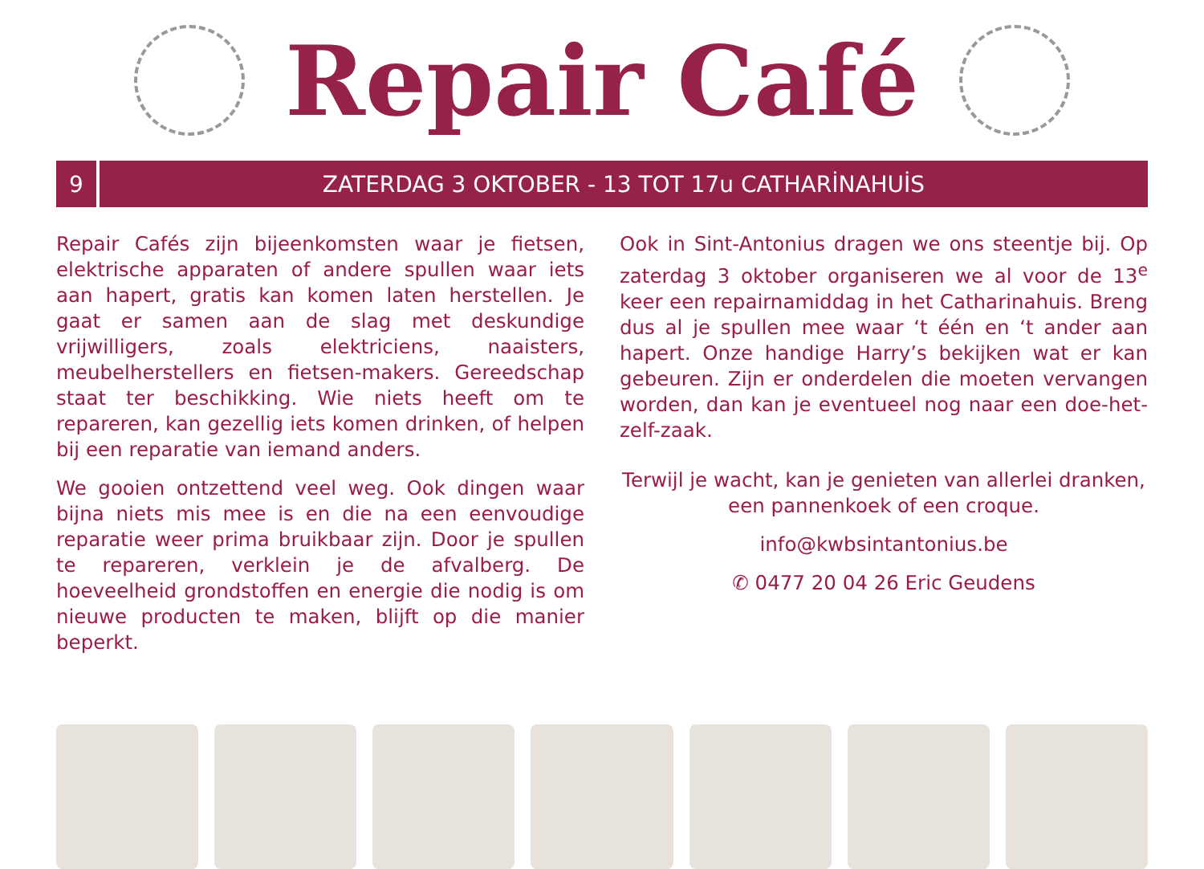Repair Café
9 ZATERDAG 3 OKTOBER - 13 TOT 17u CATHARİNAHUİS
Repair Cafés zijn bijeenkomsten waar je fietsen, elektrische apparaten of andere spullen waar iets aan hapert, gratis kan komen laten herstellen. Je gaat er samen aan de slag met deskundige vrijwilligers, zoals elektriciens, naaisters, meubelherstellers en fietsen-makers. Gereedschap staat ter beschikking. Wie niets heeft om te repareren, kan gezellig iets komen drinken, of helpen bij een reparatie van iemand anders.
We gooien ontzettend veel weg. Ook dingen waar bijna niets mis mee is en die na een eenvoudige reparatie weer prima bruikbaar zijn. Door je spullen te repareren, verklein je de afvalberg. De hoeveelheid grondstoffen en energie die nodig is om nieuwe producten te maken, blijft op die manier beperkt.
Ook in Sint-Antonius dragen we ons steentje bij. Op zaterdag 3 oktober organiseren we al voor de 13<sup>e</sup> keer een repairnamiddag in het Catharinahuis. Breng dus al je spullen mee waar ‘t één en ‘t ander aan hapert. Onze handige Harry’s bekijken wat er kan gebeuren. Zijn er onderdelen die moeten vervangen worden, dan kan je eventueel nog naar een doe-het-zelf-zaak.
Terwijl je wacht, kan je genieten van allerlei dranken, een pannenkoek of een croque.
info@kwbsintantonius.be
✆ 0477 20 04 26 Eric Geudens